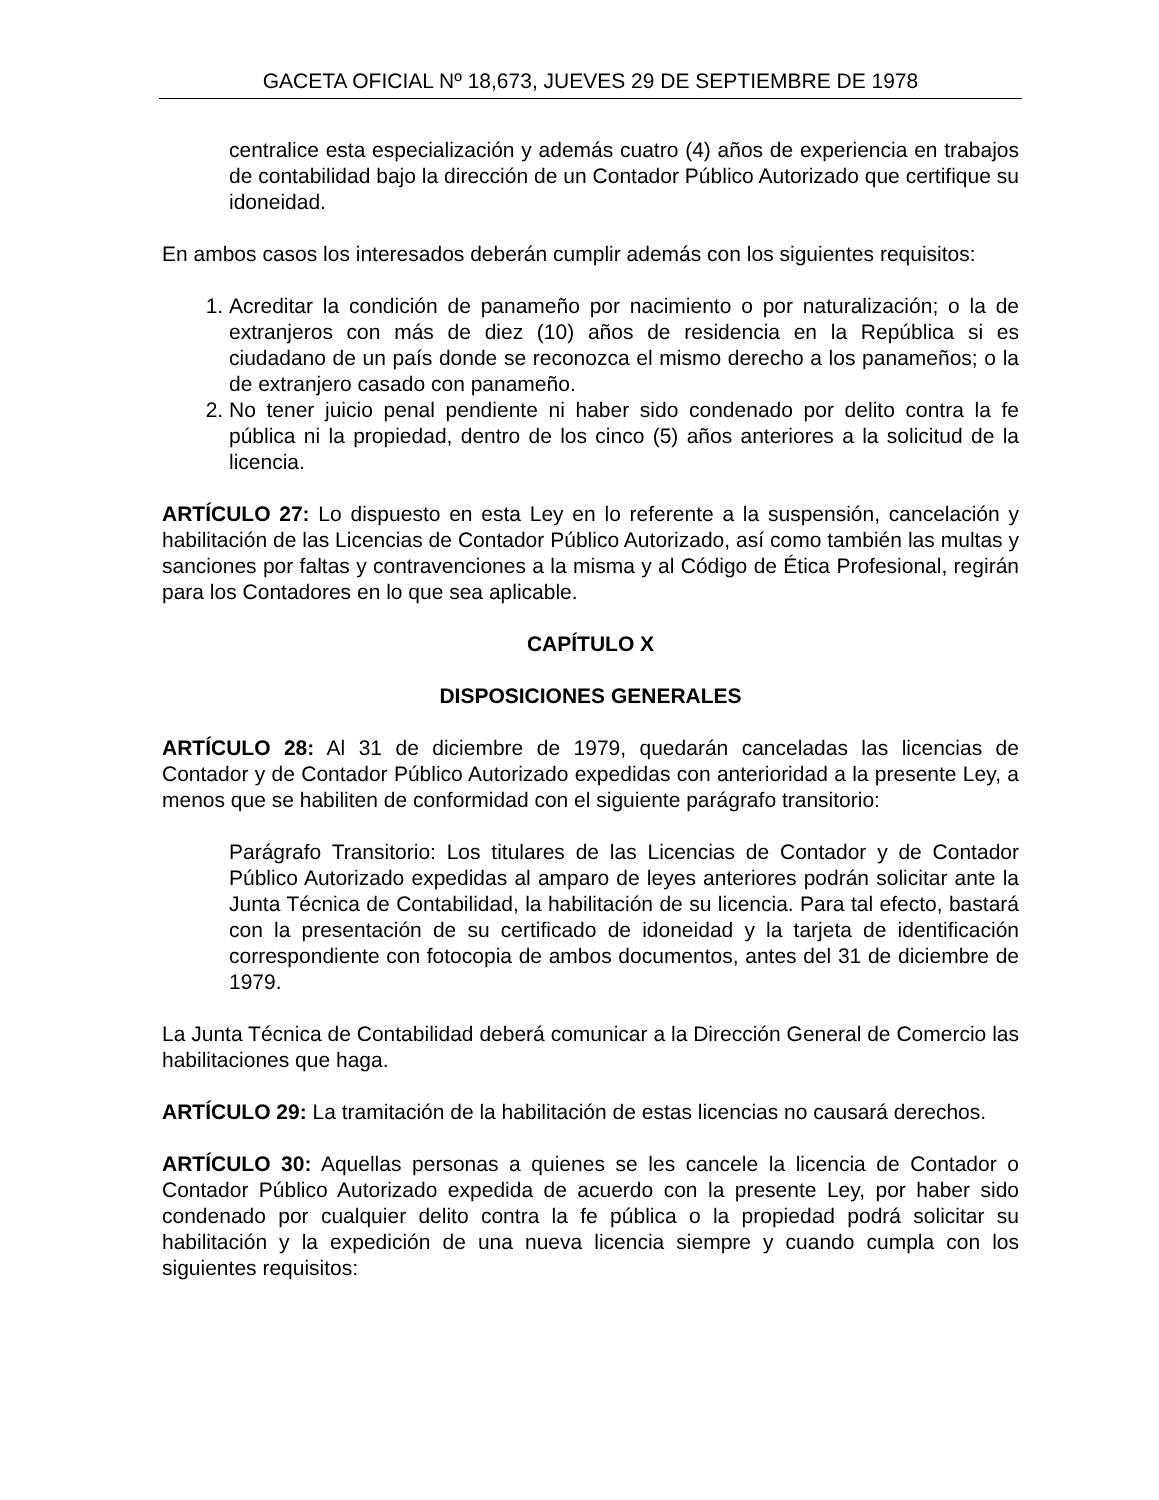GACETA OFICIAL Nº 18,673, JUEVES 29 DE SEPTIEMBRE DE 1978
centralice esta especialización y además cuatro (4) años de experiencia en trabajos de contabilidad bajo la dirección de un Contador Público Autorizado que certifique su idoneidad.
En ambos casos los interesados deberán cumplir además con los siguientes requisitos:
1. Acreditar la condición de panameño por nacimiento o por naturalización; o la de extranjeros con más de diez (10) años de residencia en la República si es ciudadano de un país donde se reconozca el mismo derecho a los panameños; o la de extranjero casado con panameño.
2. No tener juicio penal pendiente ni haber sido condenado por delito contra la fe pública ni la propiedad, dentro de los cinco (5) años anteriores a la solicitud de la licencia.
ARTÍCULO 27: Lo dispuesto en esta Ley en lo referente a la suspensión, cancelación y habilitación de las Licencias de Contador Público Autorizado, así como también las multas y sanciones por faltas y contravenciones a la misma y al Código de Ética Profesional, regirán para los Contadores en lo que sea aplicable.
CAPÍTULO X
DISPOSICIONES GENERALES
ARTÍCULO 28: Al 31 de diciembre de 1979, quedarán canceladas las licencias de Contador y de Contador Público Autorizado expedidas con anterioridad a la presente Ley, a menos que se habiliten de conformidad con el siguiente parágrafo transitorio:
Parágrafo Transitorio: Los titulares de las Licencias de Contador y de Contador Público Autorizado expedidas al amparo de leyes anteriores podrán solicitar ante la Junta Técnica de Contabilidad, la habilitación de su licencia. Para tal efecto, bastará con la presentación de su certificado de idoneidad y la tarjeta de identificación correspondiente con fotocopia de ambos documentos, antes del 31 de diciembre de 1979.
La Junta Técnica de Contabilidad deberá comunicar a la Dirección General de Comercio las habilitaciones que haga.
ARTÍCULO 29: La tramitación de la habilitación de estas licencias no causará derechos.
ARTÍCULO 30: Aquellas personas a quienes se les cancele la licencia de Contador o Contador Público Autorizado expedida de acuerdo con la presente Ley, por haber sido condenado por cualquier delito contra la fe pública o la propiedad podrá solicitar su habilitación y la expedición de una nueva licencia siempre y cuando cumpla con los siguientes requisitos: